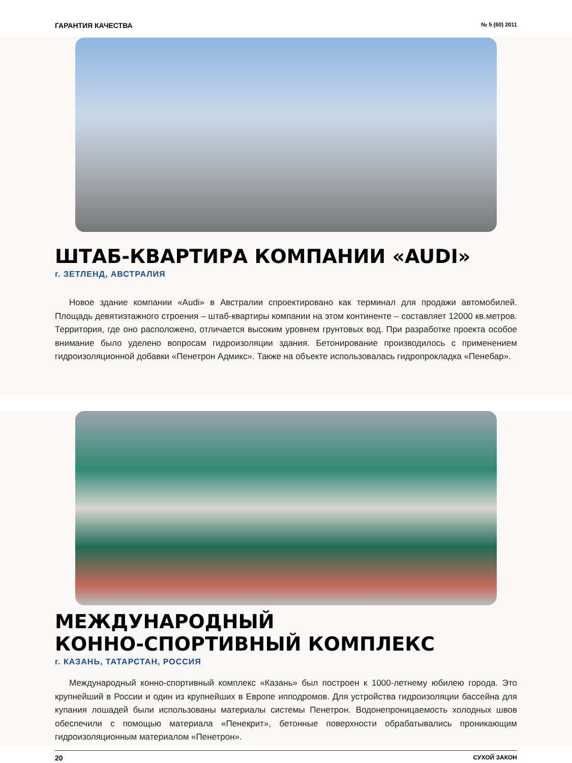ГАРАНТИЯ КАЧЕСТВА № 5 (60) 2011
ШТАБ-КВАРТИРА КОМПАНИИ «AUDI»
г. ЗЕТЛЕНД, АВСТРАЛИЯ
Новое здание компании «Audi» в Австралии спроектировано как терминал для продажи автомобилей. Площадь девятиэтажного строения – штаб-квартиры компании на этом континенте – составляет 12000 кв.метров. Территория, где оно расположено, отличается высоким уровнем грунтовых вод. При разработке проекта особое внимание было уделено вопросам гидроизоляции здания. Бетонирование производилось с применением гидроизоляционной добавки «Пенетрон Адмикс». Также на объекте использовалась гидропрокладка «Пенебар».
МЕЖДУНАРОДНЫЙ
КОННО-СПОРТИВНЫЙ КОМПЛЕКС
г. КАЗАНЬ, ТАТАРСТАН, РОССИЯ
Международный конно-спортивный комплекс «Казань» был построен к 1000-летнему юбилею города. Это крупнейший в России и один из крупнейших в Европе ипподромов. Для устройства гидроизоляции бассейна для купания лошадей были использованы материалы системы Пенетрон. Водонепроницаемость холодных швов обеспечили с помощью материала «Пенекрит», бетонные поверхности обрабатывались проникающим гидроизоляционным материалом «Пенетрон».
20 СУХОЙ ЗАКОН